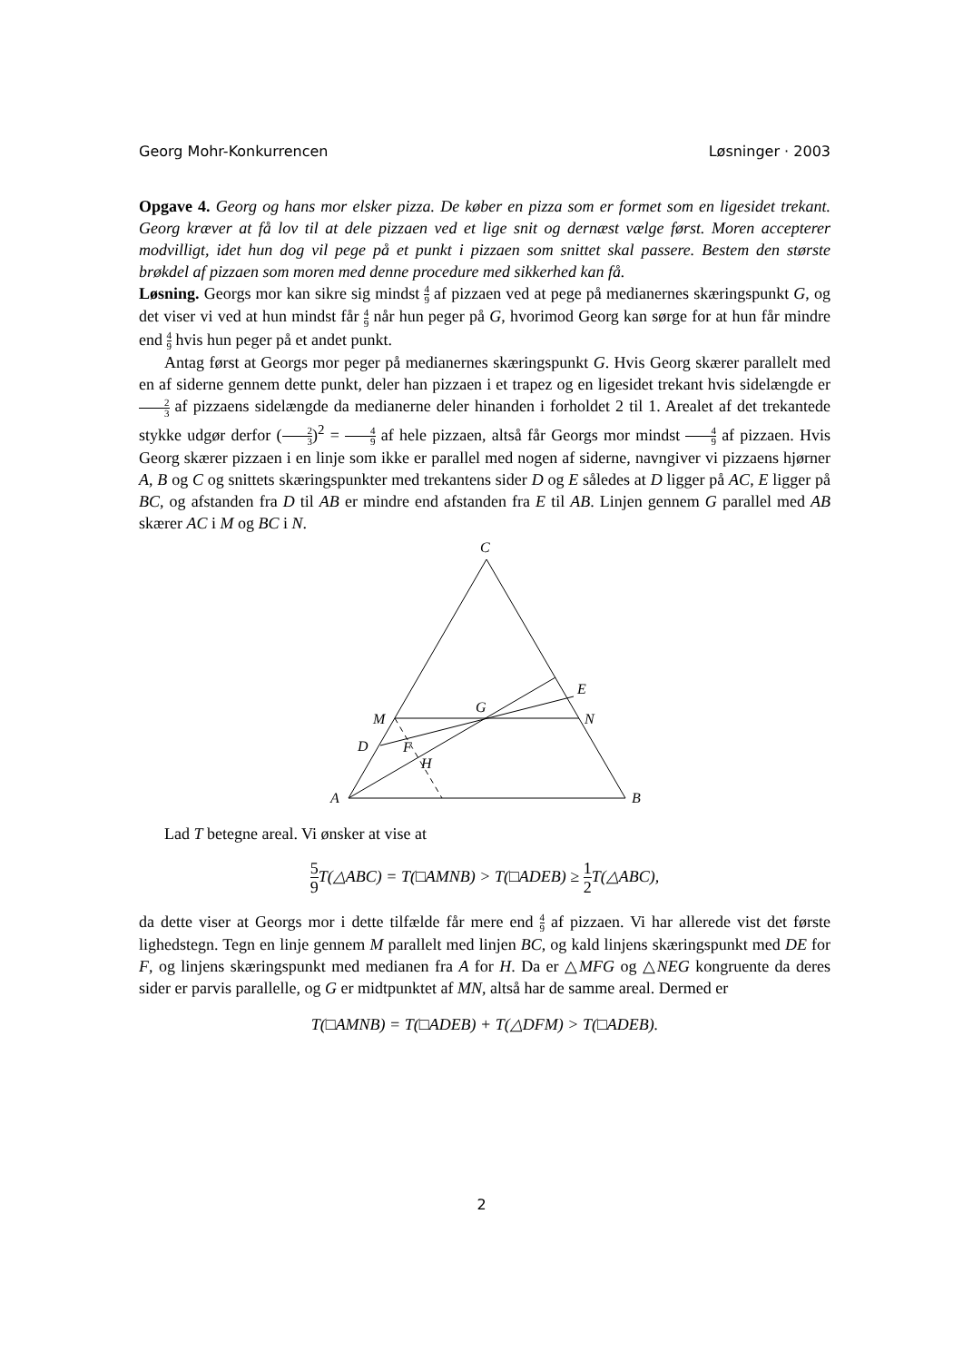Georg Mohr-Konkurrencen Løsninger · 2003
Opgave 4. Georg og hans mor elsker pizza. De køber en pizza som er formet som en ligesidet trekant. Georg kræver at få lov til at dele pizzaen ved et lige snit og dernæst vælge først. Moren accepterer modvilligt, idet hun dog vil pege på et punkt i pizzaen som snittet skal passere. Bestem den største brøkdel af pizzaen som moren med denne procedure med sikkerhed kan få.
Løsning. Georgs mor kan sikre sig mindst 4 9 af pizzaen ved at pege på medianernes skæringspunkt G, og det viser vi ved at hun mindst får 4 9 når hun peger på G, hvorimod Georg kan sørge for at hun får mindre end 4 9 hvis hun peger på et andet punkt.
Antag først at Georgs mor peger på medianernes skæringspunkt G. Hvis Georg skærer parallelt med en af siderne gennem dette punkt, deler han pizzaen i et trapez og en ligesidet trekant hvis sidelængde er 2 3 af pizzaens sidelængde da medianerne deler hinanden i forholdet 2 til 1. Arealet af det trekantede stykke udgør derfor (2 3)<sup>2</sup> = 4 9 af hele pizzaen, altså får Georgs mor mindst 4 9 af pizzaen. Hvis Georg skærer pizzaen i en linje som ikke er parallel med nogen af siderne, navngiver vi pizzaens hjørner A, B og C og snittets skæringspunkter med trekantens sider D og E således at D ligger på AC, E ligger på BC, og afstanden fra D til AB er mindre end afstanden fra E til AB. Linjen gennem G parallel med AB skærer AC i M og BC i N.
C
A
B
M
N
G
E
D
F
H
Lad T betegne areal. Vi ønsker at vise at
5 9 T(△ABC) = T(□AMNB) > T(□ADEB) ≥ 1 2 T(△ABC),
da dette viser at Georgs mor i dette tilfælde får mere end 4 9 af pizzaen. Vi har allerede vist det første lighedstegn. Tegn en linje gennem M parallelt med linjen BC, og kald linjens skæringspunkt med DE for F, og linjens skæringspunkt med medianen fra A for H. Da er △MFG og △NEG kongruente da deres sider er parvis parallelle, og G er midtpunktet af MN, altså har de samme areal. Dermed er
T(□AMNB) = T(□ADEB) + T(△DFM) > T(□ADEB).
2